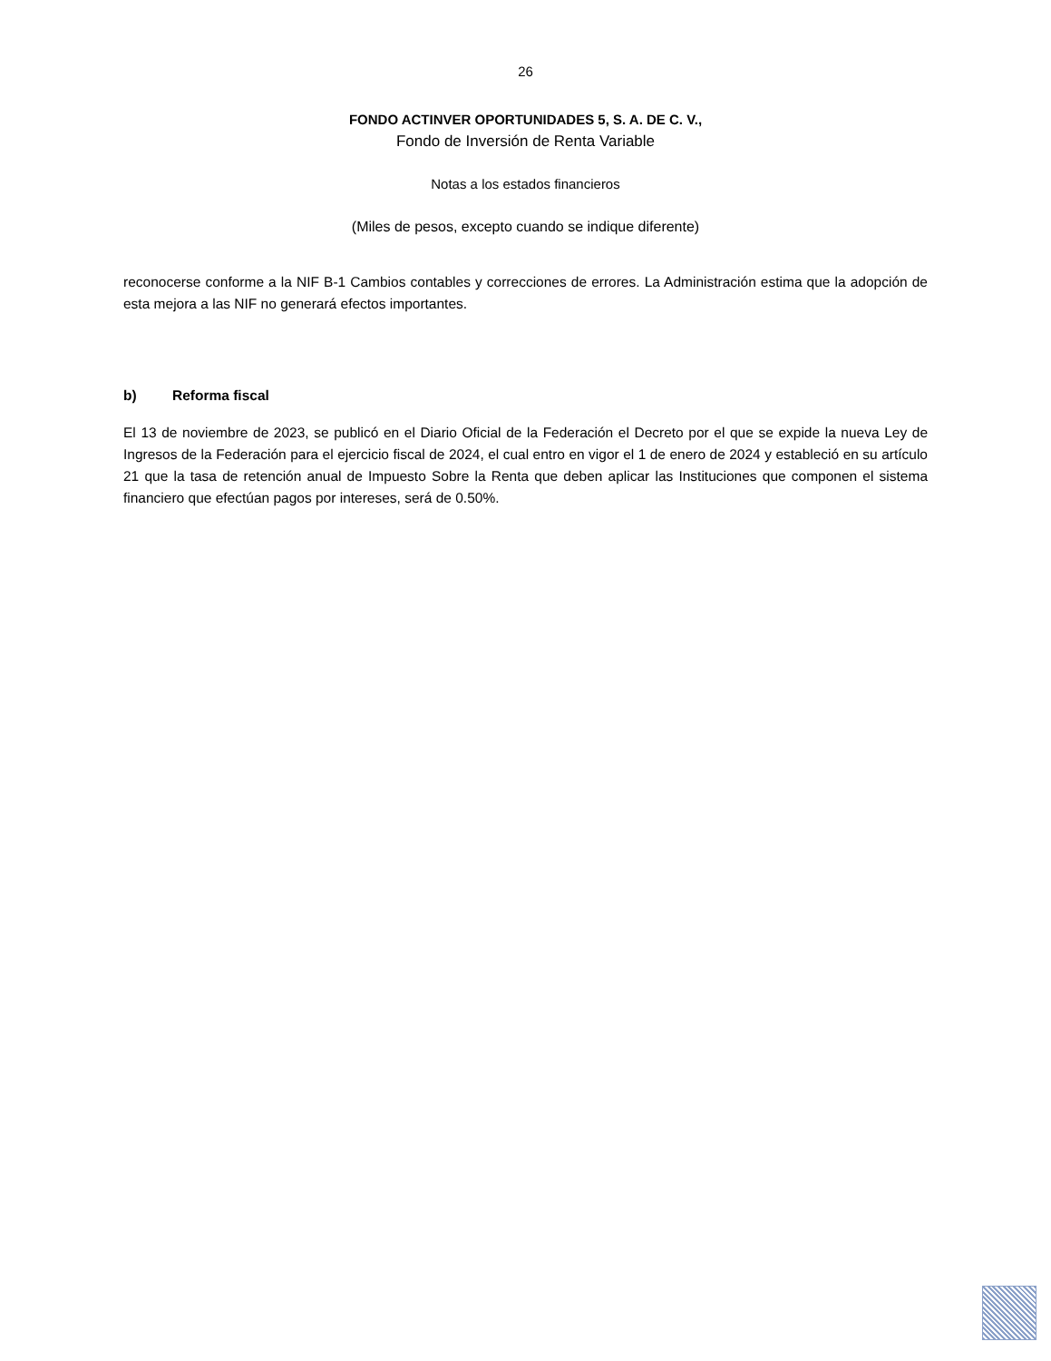26
FONDO ACTINVER OPORTUNIDADES 5, S. A. DE C. V.,
Fondo de Inversión de Renta Variable
Notas a los estados financieros
(Miles de pesos, excepto cuando se indique diferente)
reconocerse conforme a la NIF B-1 Cambios contables y correcciones de errores. La Administración estima que la adopción de esta mejora a las NIF no generará efectos importantes.
b) Reforma fiscal
El 13 de noviembre de 2023, se publicó en el Diario Oficial de la Federación el Decreto por el que se expide la nueva Ley de Ingresos de la Federación para el ejercicio fiscal de 2024, el cual entro en vigor el 1 de enero de 2024 y estableció en su artículo 21 que la tasa de retención anual de Impuesto Sobre la Renta que deben aplicar las Instituciones que componen el sistema financiero que efectúan pagos por intereses, será de 0.50%.